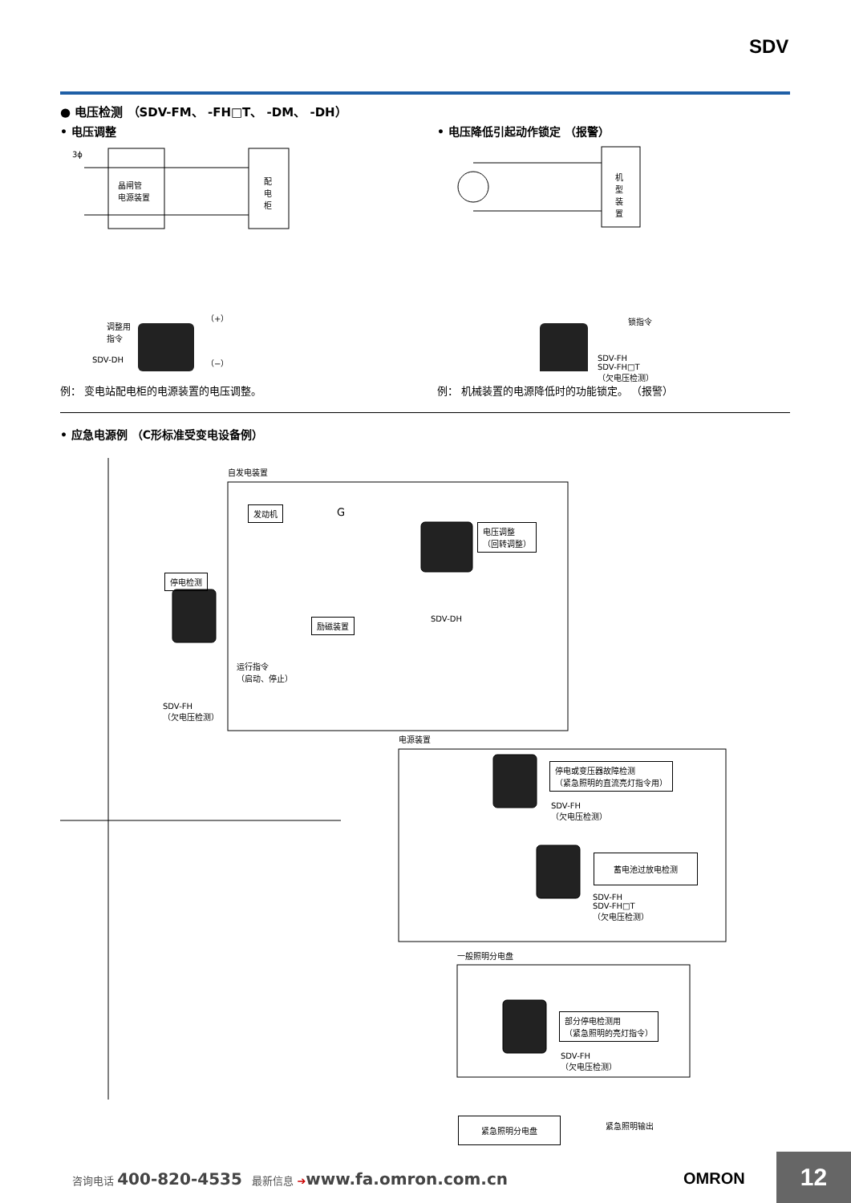SDV
● 电压检测 （SDV-FM、 -FH□T、 -DM、 -DH）
• 电压调整
3ϕ
晶闸管
电源装置
配
电
柜
调整用
指令
SDV-DH
（+）
（−）
例： 变电站配电柜的电源装置的电压调整。
• 电压降低引起动作锁定 （报警）
机
型
装
置
锁指令
SDV-FH
SDV-FH□T
（欠电压检测）
例： 机械装置的电源降低时的功能锁定。 （报警）
• 应急电源例 （C形标准受变电设备例）
自发电装置
发动机 G
电压调整
（回转调整）
SDV-DH
停电检测
励磁装置
运行指令
（启动、停止）
SDV-FH
（欠电压检测）
电源装置
停电或变压器故障检测
（紧急照明的直流亮灯指令用）
SDV-FH
（欠电压检测）
蓄电池过放电检测
SDV-FH
SDV-FH□T
（欠电压检测）
一般照明分电盘
部分停电检测用
（紧急照明的亮灯指令）
SDV-FH
（欠电压检测）
紧急照明分电盘 紧急照明输出
咨询电话 400-820-4535 最新信息 ➔www.fa.omron.com.cn
OMRON 12